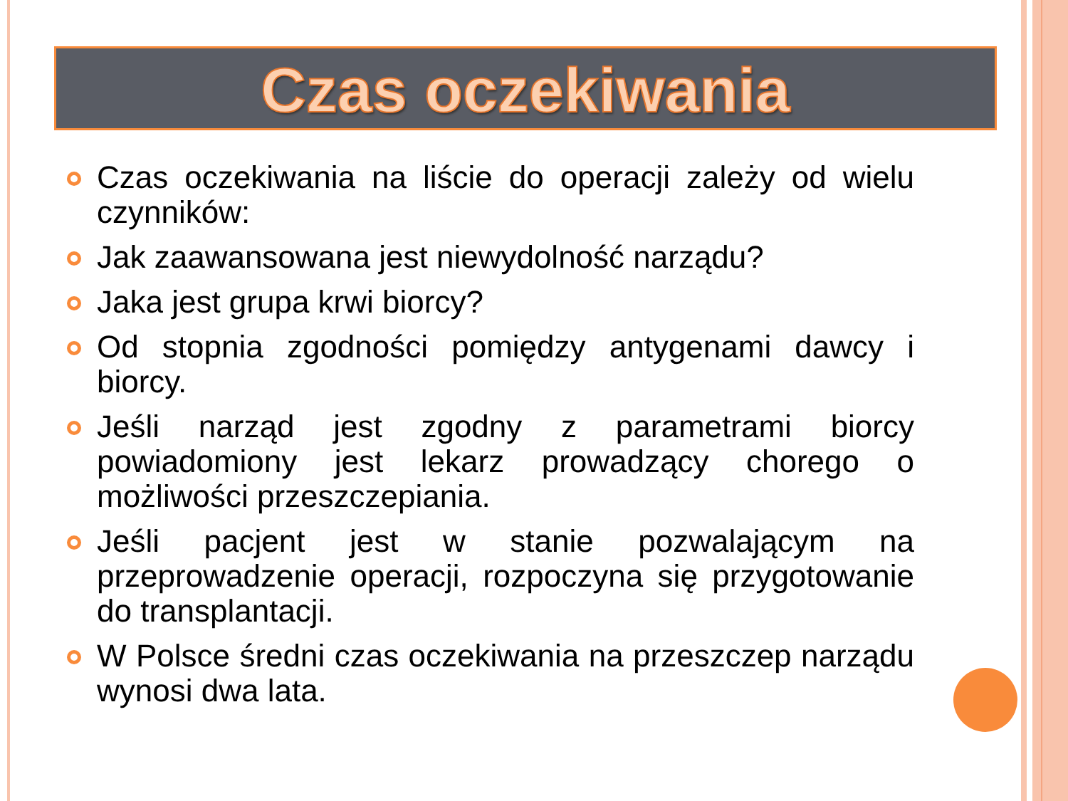Czas oczekiwania
Czas oczekiwania na liście do operacji zależy od wielu czynników:
Jak zaawansowana jest niewydolność narządu?
Jaka jest grupa krwi biorcy?
Od stopnia zgodności pomiędzy antygenami dawcy i biorcy.
Jeśli narząd jest zgodny z parametrami biorcy powiadomiony jest lekarz prowadzący chorego o możliwości przeszczepiania.
Jeśli pacjent jest w stanie pozwalającym na przeprowadzenie operacji, rozpoczyna się przygotowanie do transplantacji.
W Polsce średni czas oczekiwania na przeszczep narządu wynosi dwa lata.